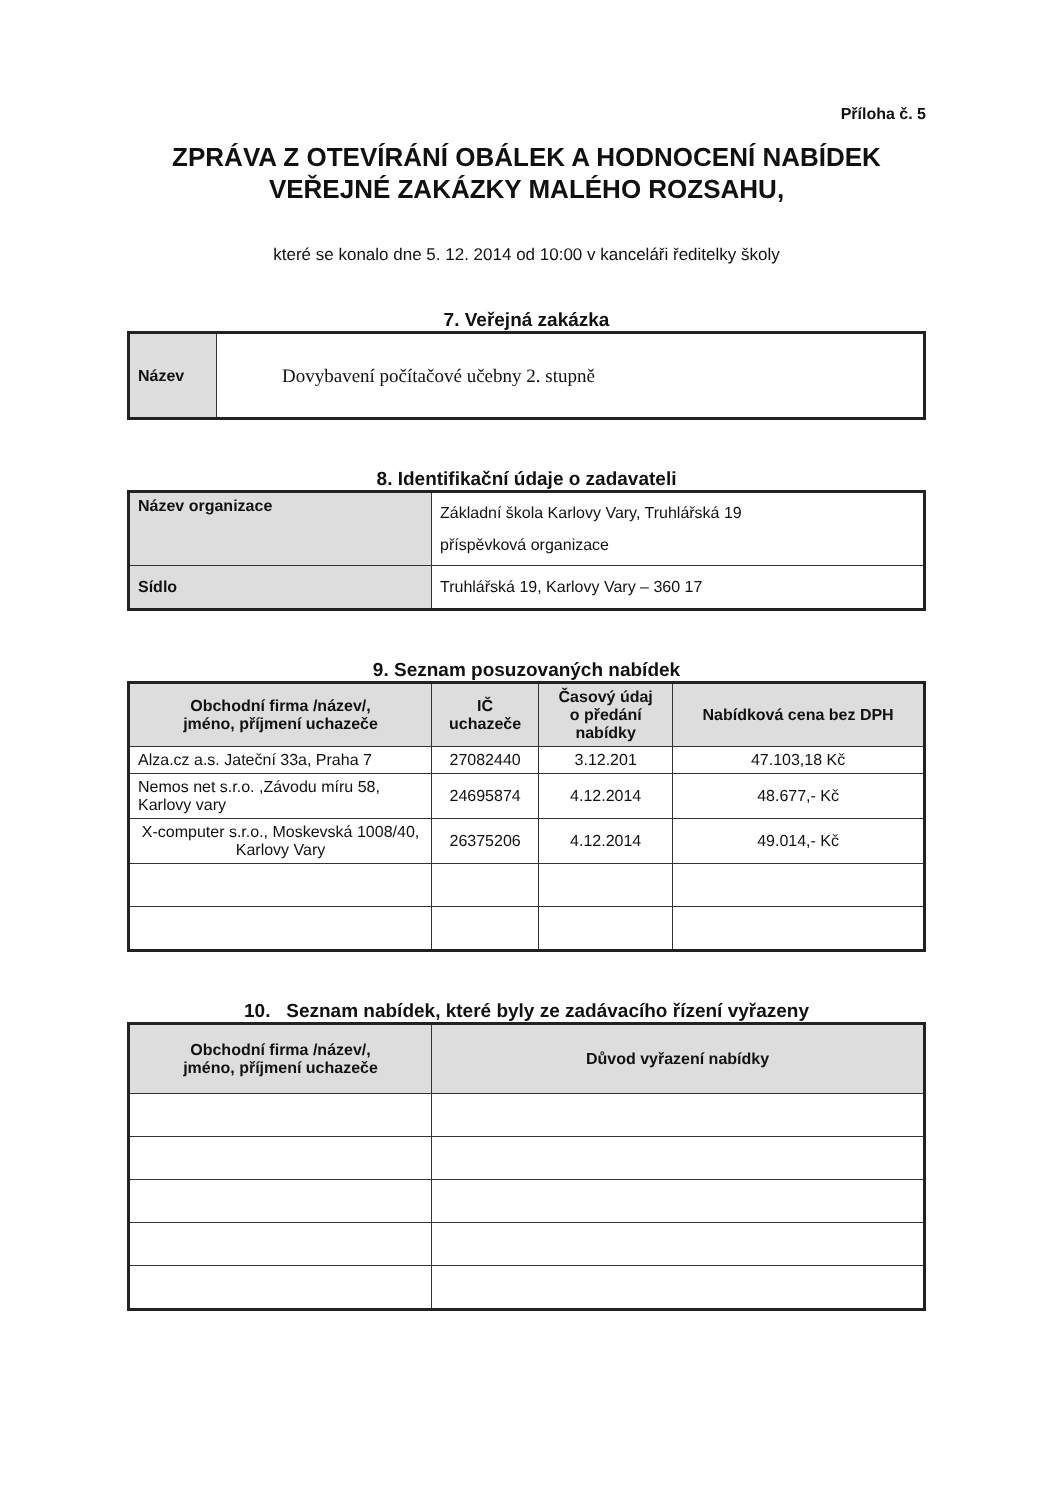Příloha č. 5
ZPRÁVA Z OTEVÍRÁNÍ OBÁLEK A HODNOCENÍ NABÍDEK
VEŘEJNÉ ZAKÁZKY MALÉHO ROZSAHU,
které se konalo dne 5. 12. 2014 od 10:00 v kanceláři ředitelky školy
7. Veřejná zakázka
| Název | Dovybavení počítačové učebny 2. stupně |
8. Identifikační údaje o zadavateli
| Název organizace | Základní škola Karlovy Vary, Truhlářská 19 příspěvková organizace |
| Sídlo | Truhlářská 19, Karlovy Vary – 360 17 |
9. Seznam posuzovaných nabídek
| Obchodní firma /název/, jméno, příjmení uchazeče | IČ uchazeče | Časový údaj o předání nabídky | Nabídková cena bez DPH |
| --- | --- | --- | --- |
| Alza.cz a.s. Jateční 33a, Praha 7 | 27082440 | 3.12.201 | 47.103,18 Kč |
| Nemos net s.r.o. ,Závodu míru 58, Karlovy vary | 24695874 | 4.12.2014 | 48.677,- Kč |
| X-computer s.r.o., Moskevská 1008/40, Karlovy Vary | 26375206 | 4.12.2014 | 49.014,- Kč |
10. Seznam nabídek, které byly ze zadávacího řízení vyřazeny
| Obchodní firma /název/, jméno, příjmení uchazeče | Důvod vyřazení nabídky |
| --- | --- |